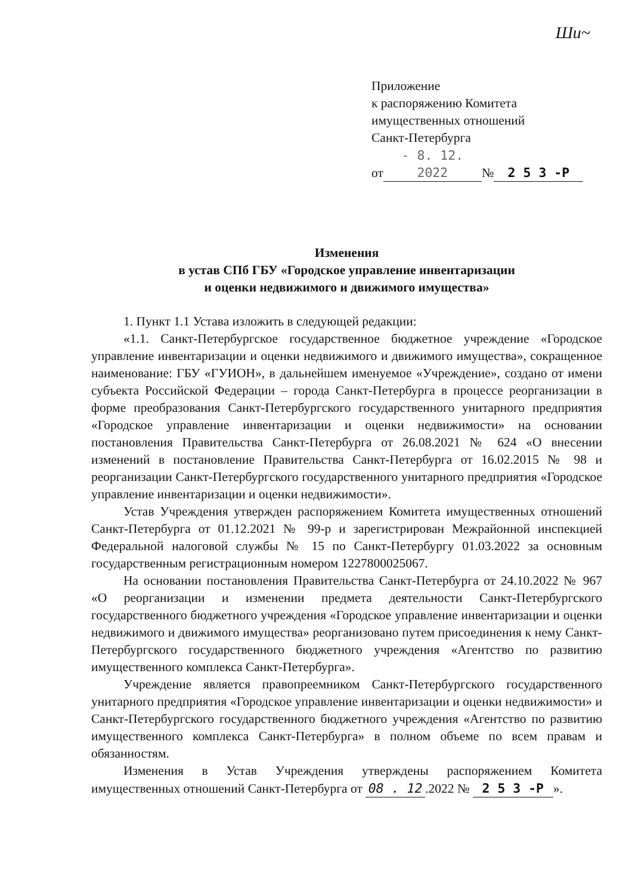Ши~
Приложение
к распоряжению Комитета
имущественных отношений
Санкт-Петербурга
от - 8. 12. 2022 № 2 5 3 -Р
Изменения
в устав СПб ГБУ «Городское управление инвентаризации
и оценки недвижимого и движимого имущества»
1. Пункт 1.1 Устава изложить в следующей редакции:
«1.1. Санкт-Петербургское государственное бюджетное учреждение «Городское управление инвентаризации и оценки недвижимого и движимого имущества», сокращенное наименование: ГБУ «ГУИОН», в дальнейшем именуемое «Учреждение», создано от имени субъекта Российской Федерации – города Санкт-Петербурга в процессе реорганизации в форме преобразования Санкт-Петербургского государственного унитарного предприятия «Городское управление инвентаризации и оценки недвижимости» на основании постановления Правительства Санкт-Петербурга от 26.08.2021 № 624 «О внесении изменений в постановление Правительства Санкт-Петербурга от 16.02.2015 № 98 и реорганизации Санкт-Петербургского государственного унитарного предприятия «Городское управление инвентаризации и оценки недвижимости».
Устав Учреждения утвержден распоряжением Комитета имущественных отношений Санкт-Петербурга от 01.12.2021 № 99-р и зарегистрирован Межрайонной инспекцией Федеральной налоговой службы № 15 по Санкт-Петербургу 01.03.2022 за основным государственным регистрационным номером 1227800025067.
На основании постановления Правительства Санкт-Петербурга от 24.10.2022 № 967 «О реорганизации и изменении предмета деятельности Санкт-Петербургского государственного бюджетного учреждения «Городское управление инвентаризации и оценки недвижимого и движимого имущества» реорганизовано путем присоединения к нему Санкт-Петербургского государственного бюджетного учреждения «Агентство по развитию имущественного комплекса Санкт-Петербурга».
Учреждение является правопреемником Санкт-Петербургского государственного унитарного предприятия «Городское управление инвентаризации и оценки недвижимости» и Санкт-Петербургского государственного бюджетного учреждения «Агентство по развитию имущественного комплекса Санкт-Петербурга» в полном объеме по всем правам и обязанностям.
Изменения в Устав Учреждения утверждены распоряжением Комитета имущественных отношений Санкт-Петербурга от 08 . 12.2022 № 2 5 3 -Р ».